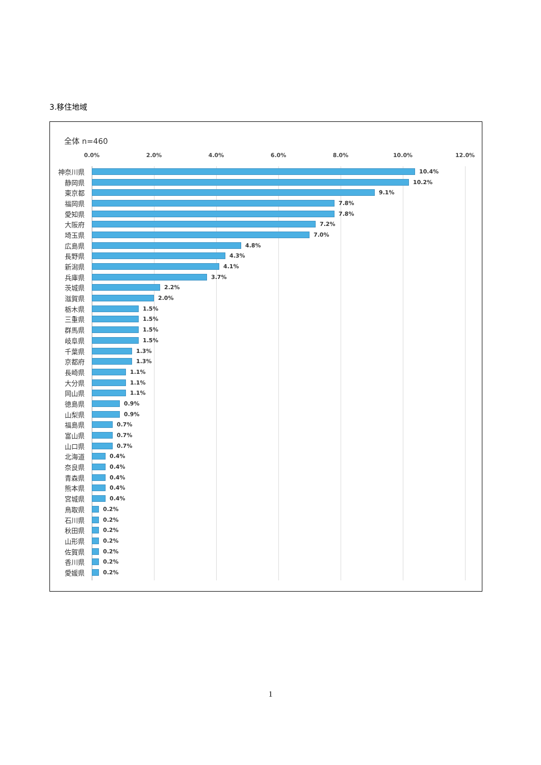3.移住地域
全体 n=460
0.0% 2.0% 4.0% 6.0% 8.0% 10.0% 12.0%
神奈川県
10.4%
静岡県
10.2%
東京都
9.1%
福岡県
7.8%
愛知県
7.8%
大阪府
7.2%
埼玉県
7.0%
広島県
4.8%
長野県
4.3%
新潟県
4.1%
兵庫県
3.7%
茨城県
2.2%
滋賀県
2.0%
栃木県
1.5%
三重県
1.5%
群馬県
1.5%
岐阜県
1.5%
千葉県
1.3%
京都府
1.3%
長崎県
1.1%
大分県
1.1%
岡山県
1.1%
徳島県
0.9%
山梨県
0.9%
福島県
0.7%
富山県
0.7%
山口県
0.7%
北海道
0.4%
奈良県
0.4%
青森県
0.4%
熊本県
0.4%
宮城県
0.4%
鳥取県
0.2%
石川県
0.2%
秋田県
0.2%
山形県
0.2%
佐賀県
0.2%
香川県
0.2%
愛媛県
0.2%
1